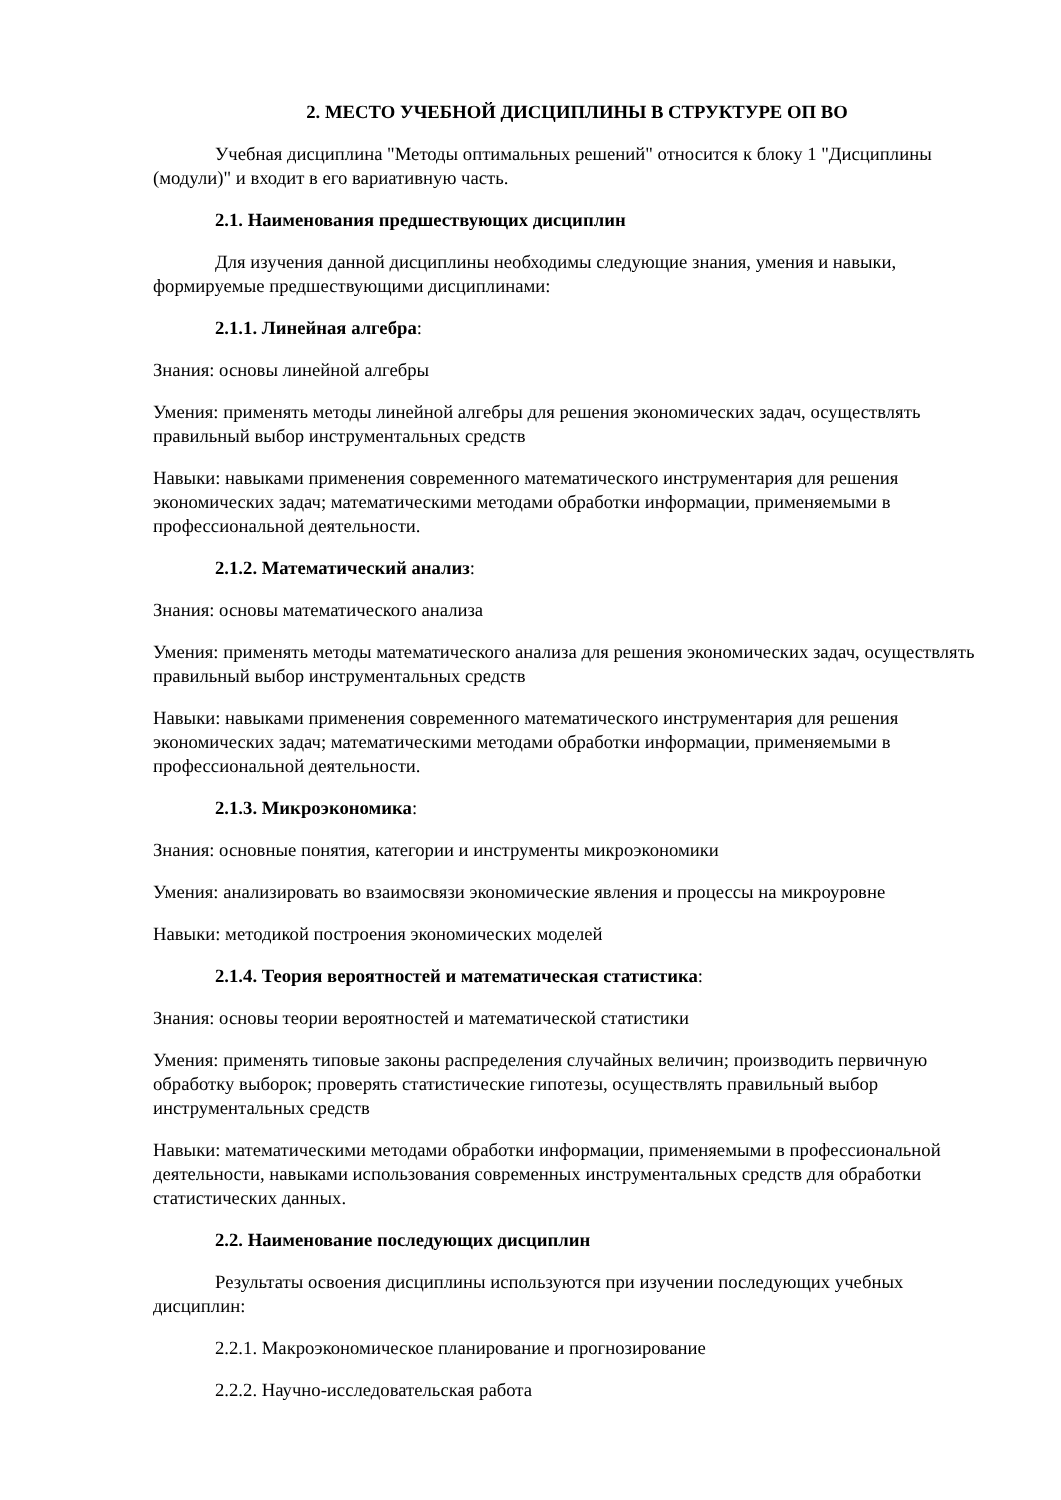2. МЕСТО УЧЕБНОЙ ДИСЦИПЛИНЫ В СТРУКТУРЕ ОП ВО
Учебная дисциплина "Методы оптимальных решений" относится к блоку 1 "Дисциплины (модули)" и входит в его вариативную часть.
2.1. Наименования предшествующих дисциплин
Для изучения данной дисциплины необходимы следующие знания, умения и навыки, формируемые предшествующими дисциплинами:
2.1.1. Линейная алгебра:
Знания: основы линейной алгебры
Умения: применять методы линейной алгебры для решения экономических задач, осуществлять правильный выбор инструментальных средств
Навыки: навыками применения современного математического инструментария для решения экономических задач; математическими методами обработки информации, применяемыми в профессиональной деятельности.
2.1.2. Математический анализ:
Знания: основы математического анализа
Умения: применять методы математического анализа для решения экономических задач, осуществлять правильный выбор инструментальных средств
Навыки: навыками применения современного математического инструментария для решения экономических задач; математическими методами обработки информации, применяемыми в профессиональной деятельности.
2.1.3. Микроэкономика:
Знания: основные понятия, категории и инструменты микроэкономики
Умения: анализировать во взаимосвязи экономические явления и процессы на микроуровне
Навыки: методикой построения экономических моделей
2.1.4. Теория вероятностей и математическая статистика:
Знания: основы теории вероятностей и математической статистики
Умения: применять типовые законы распределения случайных величин; производить первичную обработку выборок; проверять статистические гипотезы, осуществлять правильный выбор инструментальных средств
Навыки: математическими методами обработки информации, применяемыми в профессиональной деятельности, навыками использования современных инструментальных средств для обработки статистических данных.
2.2. Наименование последующих дисциплин
Результаты освоения дисциплины используются при изучении последующих учебных дисциплин:
2.2.1. Макроэкономическое планирование и прогнозирование
2.2.2. Научно-исследовательская работа